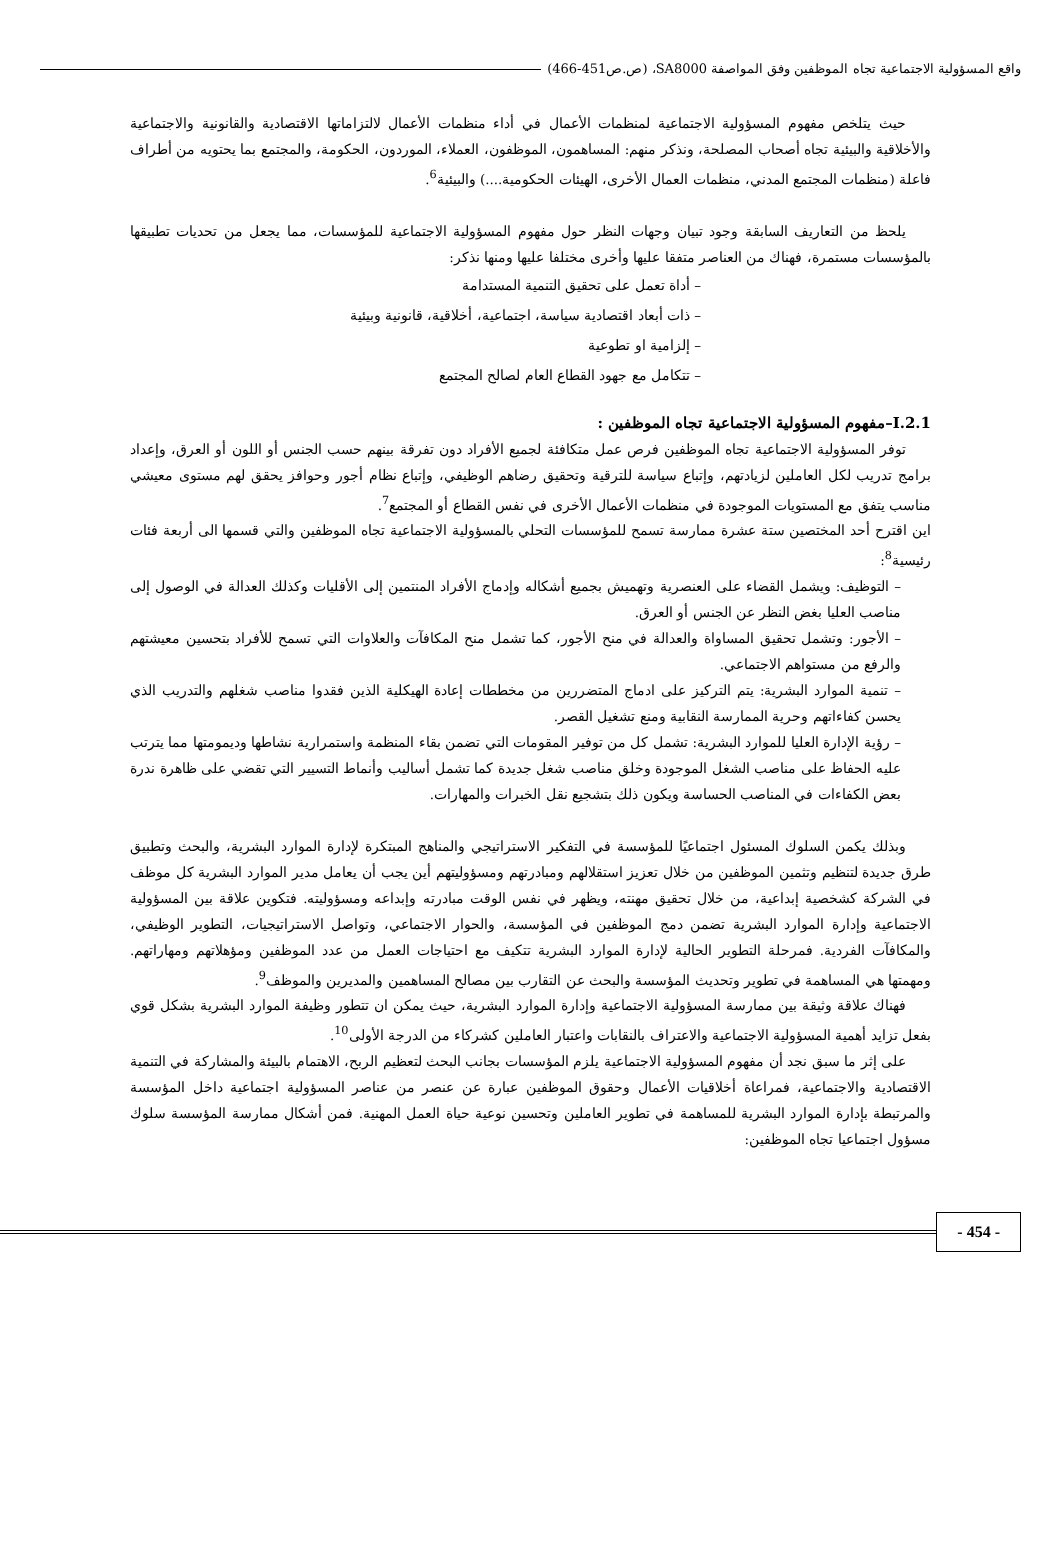واقع المسؤولية الاجتماعية تجاه الموظفين وفق المواصفة SA8000، (ص.ص451-466)
حيث يتلخص مفهوم المسؤولية الاجتماعية لمنظمات الأعمال في أداء منظمات الأعمال لالتزاماتها الاقتصادية والقانونية والاجتماعية والأخلاقية والبيئية تجاه أصحاب المصلحة، ونذكر منهم: المساهمون، الموظفون، العملاء، الموردون، الحكومة، والمجتمع بما يحتويه من أطراف فاعلة (منظمات المجتمع المدني، منظمات العمال الأخرى، الهيئات الحكومية....) والبيئية<sup>6</sup>.
يلحظ من التعاريف السابقة وجود تبيان وجهات النظر حول مفهوم المسؤولية الاجتماعية للمؤسسات، مما يجعل من تحديات تطبيقها بالمؤسسات مستمرة، فهناك من العناصر متفقا عليها وأخرى مختلفا عليها ومنها نذكر:
– أداة تعمل على تحقيق التنمية المستدامة
– ذات أبعاد اقتصادية سياسة، اجتماعية، أخلاقية، قانونية وبيئية
– إلزامية او تطوعية
– تتكامل مع جهود القطاع العام لصالح المجتمع
I.2.1–مفهوم المسؤولية الاجتماعية تجاه الموظفين :
توفر المسؤولية الاجتماعية تجاه الموظفين فرص عمل متكافئة لجميع الأفراد دون تفرقة بينهم حسب الجنس أو اللون أو العرق، وإعداد برامج تدريب لكل العاملين لزيادتهم، وإتباع سياسة للترقية وتحقيق رضاهم الوظيفي، وإتباع نظام أجور وحوافز يحقق لهم مستوى معيشي مناسب يتفق مع المستويات الموجودة في منظمات الأعمال الأخرى في نفس القطاع أو المجتمع<sup>7</sup>.
اين اقترح أحد المختصين ستة عشرة ممارسة تسمح للمؤسسات التحلي بالمسؤولية الاجتماعية تجاه الموظفين والتي قسمها الى أربعة فئات رئيسية<sup>8</sup>:
– التوظيف: ويشمل القضاء على العنصرية وتهميش بجميع أشكاله وإدماج الأفراد المنتمين إلى الأقليات وكذلك العدالة في الوصول إلى مناصب العليا بغض النظر عن الجنس أو العرق.
– الأجور: وتشمل تحقيق المساواة والعدالة في منح الأجور، كما تشمل منح المكافآت والعلاوات التي تسمح للأفراد بتحسين معيشتهم والرفع من مستواهم الاجتماعي.
– تنمية الموارد البشرية: يتم التركيز على ادماج المتضررين من مخططات إعادة الهيكلية الذين فقدوا مناصب شغلهم والتدريب الذي يحسن كفاءاتهم وحرية الممارسة النقابية ومنع تشغيل القصر.
– رؤية الإدارة العليا للموارد البشرية: تشمل كل من توفير المقومات التي تضمن بقاء المنظمة واستمرارية نشاطها وديمومتها مما يترتب عليه الحفاظ على مناصب الشغل الموجودة وخلق مناصب شغل جديدة كما تشمل أساليب وأنماط التسيير التي تقضي على ظاهرة ندرة بعض الكفاءات في المناصب الحساسة ويكون ذلك بتشجيع نقل الخبرات والمهارات.
وبذلك يكمن السلوك المسئول اجتماعيًا للمؤسسة في التفكير الاستراتيجي والمناهج المبتكرة لإدارة الموارد البشرية، والبحث وتطبيق طرق جديدة لتنظيم وتثمين الموظفين من خلال تعزيز استقلالهم ومبادرتهم ومسؤوليتهم أين يجب أن يعامل مدير الموارد البشرية كل موظف في الشركة كشخصية إبداعية، من خلال تحقيق مهنته، ويظهر في نفس الوقت مبادرته وإبداعه ومسؤوليته. فتكوين علاقة بين المسؤولية الاجتماعية وإدارة الموارد البشرية تضمن دمج الموظفين في المؤسسة، والحوار الاجتماعي، وتواصل الاستراتيجيات، التطوير الوظيفي، والمكافآت الفردية. فمرحلة التطوير الحالية لإدارة الموارد البشرية تتكيف مع احتياجات العمل من عدد الموظفين ومؤهلاتهم ومهاراتهم. ومهمتها هي المساهمة في تطوير وتحديث المؤسسة والبحث عن التقارب بين مصالح المساهمين والمديرين والموظف<sup>9</sup>.
فهناك علاقة وثيقة بين ممارسة المسؤولية الاجتماعية وإدارة الموارد البشرية، حيث يمكن ان تتطور وظيفة الموارد البشرية بشكل قوي بفعل تزايد أهمية المسؤولية الاجتماعية والاعتراف بالنقابات واعتبار العاملين كشركاء من الدرجة الأولى<sup>10</sup>.
على إثر ما سبق نجد أن مفهوم المسؤولية الاجتماعية يلزم المؤسسات بجانب البحث لتعظيم الربح، الاهتمام بالبيئة والمشاركة في التنمية الاقتصادية والاجتماعية، فمراعاة أخلاقيات الأعمال وحقوق الموظفين عبارة عن عنصر من عناصر المسؤولية اجتماعية داخل المؤسسة والمرتبطة بإدارة الموارد البشرية للمساهمة في تطوير العاملين وتحسين نوعية حياة العمل المهنية. فمن أشكال ممارسة المؤسسة سلوك مسؤول اجتماعيا تجاه الموظفين:
- 454 -